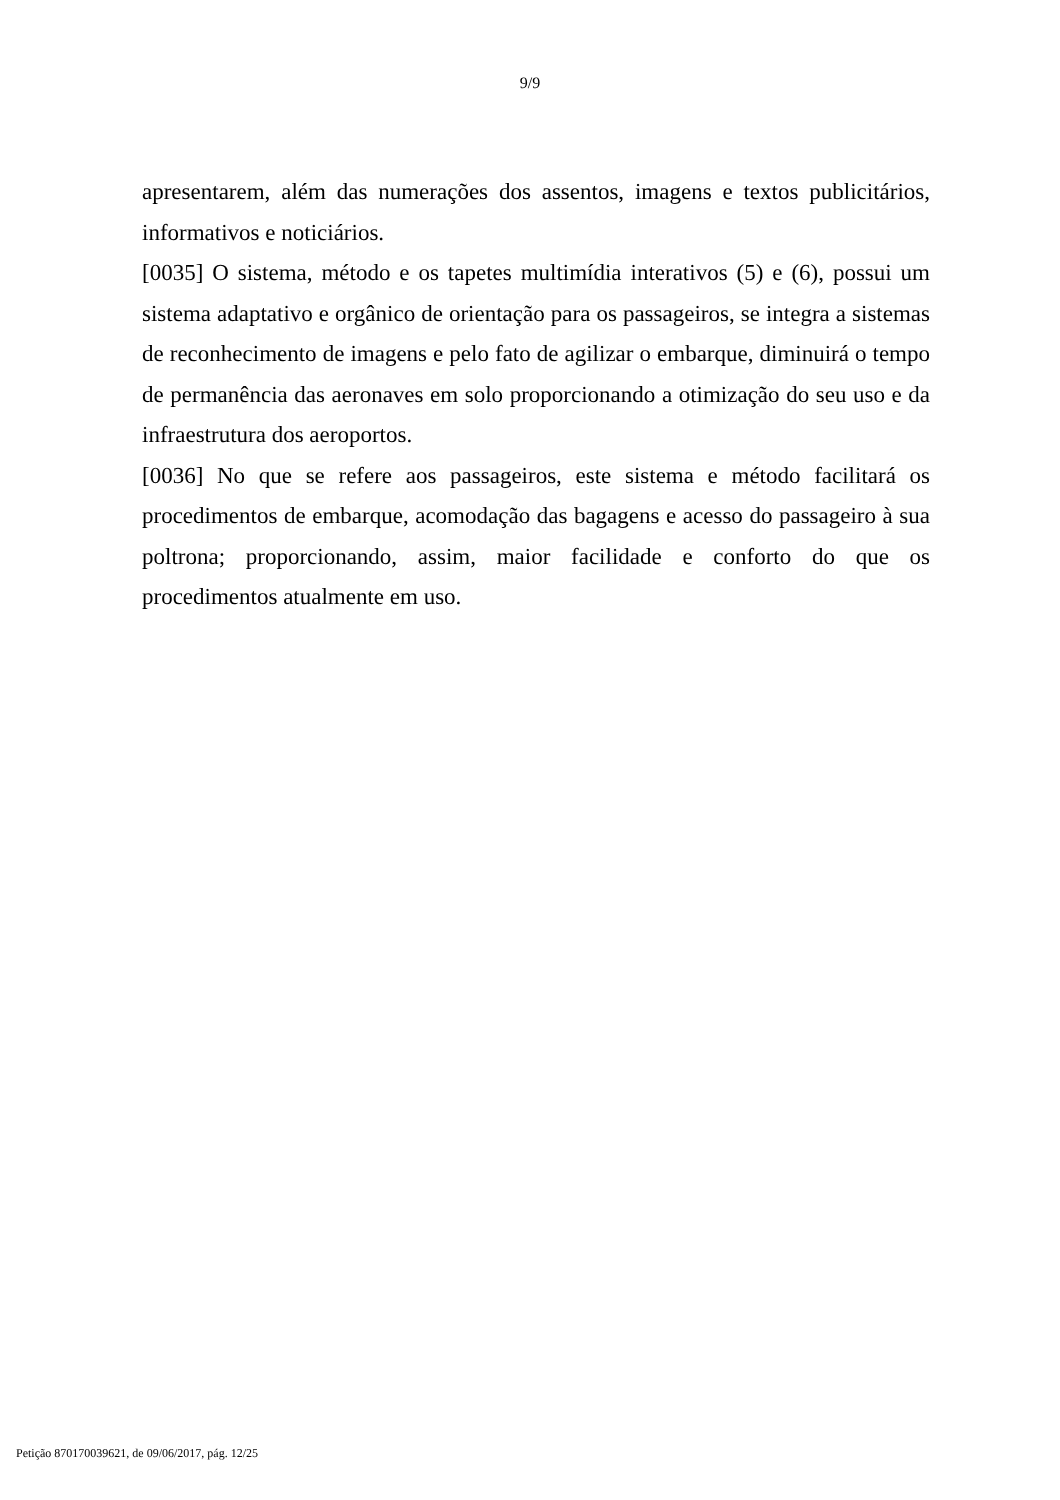9/9
apresentarem, além das numerações dos assentos, imagens e textos publicitários, informativos e noticiários.
[0035] O sistema, método e os tapetes multimídia interativos (5) e (6), possui um sistema adaptativo e orgânico de orientação para os passageiros, se integra a sistemas de reconhecimento de imagens e pelo fato de agilizar o embarque, diminuirá o tempo de permanência das aeronaves em solo proporcionando a otimização do seu uso e da infraestrutura dos aeroportos.
[0036] No que se refere aos passageiros, este sistema e método facilitará os procedimentos de embarque, acomodação das bagagens e acesso do passageiro à sua poltrona; proporcionando, assim, maior facilidade e conforto do que os procedimentos atualmente em uso.
Petição 870170039621, de 09/06/2017, pág. 12/25